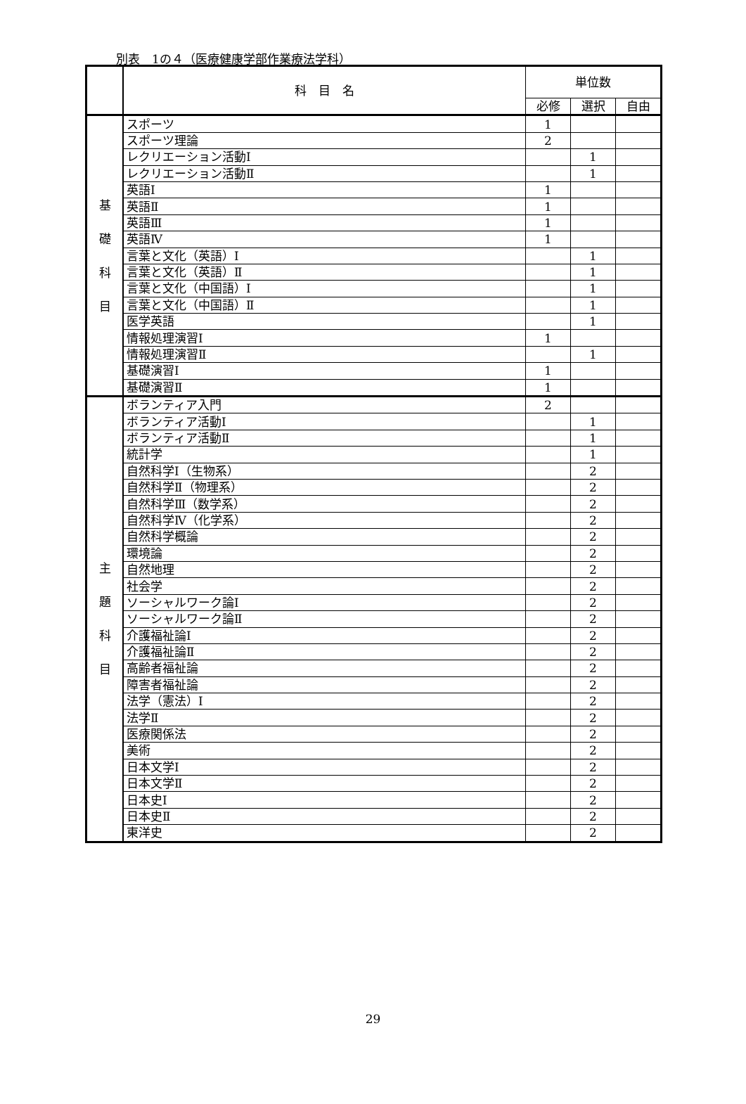別表　1の４（医療健康学部作業療法学科）
| | 科 目 名 | 単位数 | | |
| --- | --- | --- | --- | --- |
| | | 必修 | 選択 | 自由 |
| 基 礎 科 目 | スポーツ | 1 | | |
| | スポーツ理論 | 2 | | |
| | レクリエーション活動Ⅰ | | 1 | |
| | レクリエーション活動Ⅱ | | 1 | |
| | 英語Ⅰ | 1 | | |
| | 英語Ⅱ | 1 | | |
| | 英語Ⅲ | 1 | | |
| | 英語Ⅳ | 1 | | |
| | 言葉と文化（英語）Ⅰ | | 1 | |
| | 言葉と文化（英語）Ⅱ | | 1 | |
| | 言葉と文化（中国語）Ⅰ | | 1 | |
| | 言葉と文化（中国語）Ⅱ | | 1 | |
| | 医学英語 | | 1 | |
| | 情報処理演習Ⅰ | 1 | | |
| | 情報処理演習Ⅱ | | 1 | |
| | 基礎演習Ⅰ | 1 | | |
| | 基礎演習Ⅱ | 1 | | |
| 主 題 科 目 | ボランティア入門 | 2 | | |
| | ボランティア活動Ⅰ | | 1 | |
| | ボランティア活動Ⅱ | | 1 | |
| | 統計学 | | 1 | |
| | 自然科学Ⅰ（生物系） | | 2 | |
| | 自然科学Ⅱ（物理系） | | 2 | |
| | 自然科学Ⅲ（数学系） | | 2 | |
| | 自然科学Ⅳ（化学系） | | 2 | |
| | 自然科学概論 | | 2 | |
| | 環境論 | | 2 | |
| | 自然地理 | | 2 | |
| | 社会学 | | 2 | |
| | ソーシャルワーク論Ⅰ | | 2 | |
| | ソーシャルワーク論Ⅱ | | 2 | |
| | 介護福祉論Ⅰ | | 2 | |
| | 介護福祉論Ⅱ | | 2 | |
| | 高齢者福祉論 | | 2 | |
| | 障害者福祉論 | | 2 | |
| | 法学（憲法）Ⅰ | | 2 | |
| | 法学Ⅱ | | 2 | |
| | 医療関係法 | | 2 | |
| | 美術 | | 2 | |
| | 日本文学Ⅰ | | 2 | |
| | 日本文学Ⅱ | | 2 | |
| | 日本史Ⅰ | | 2 | |
| | 日本史Ⅱ | | 2 | |
| | 東洋史 | | 2 | |
29